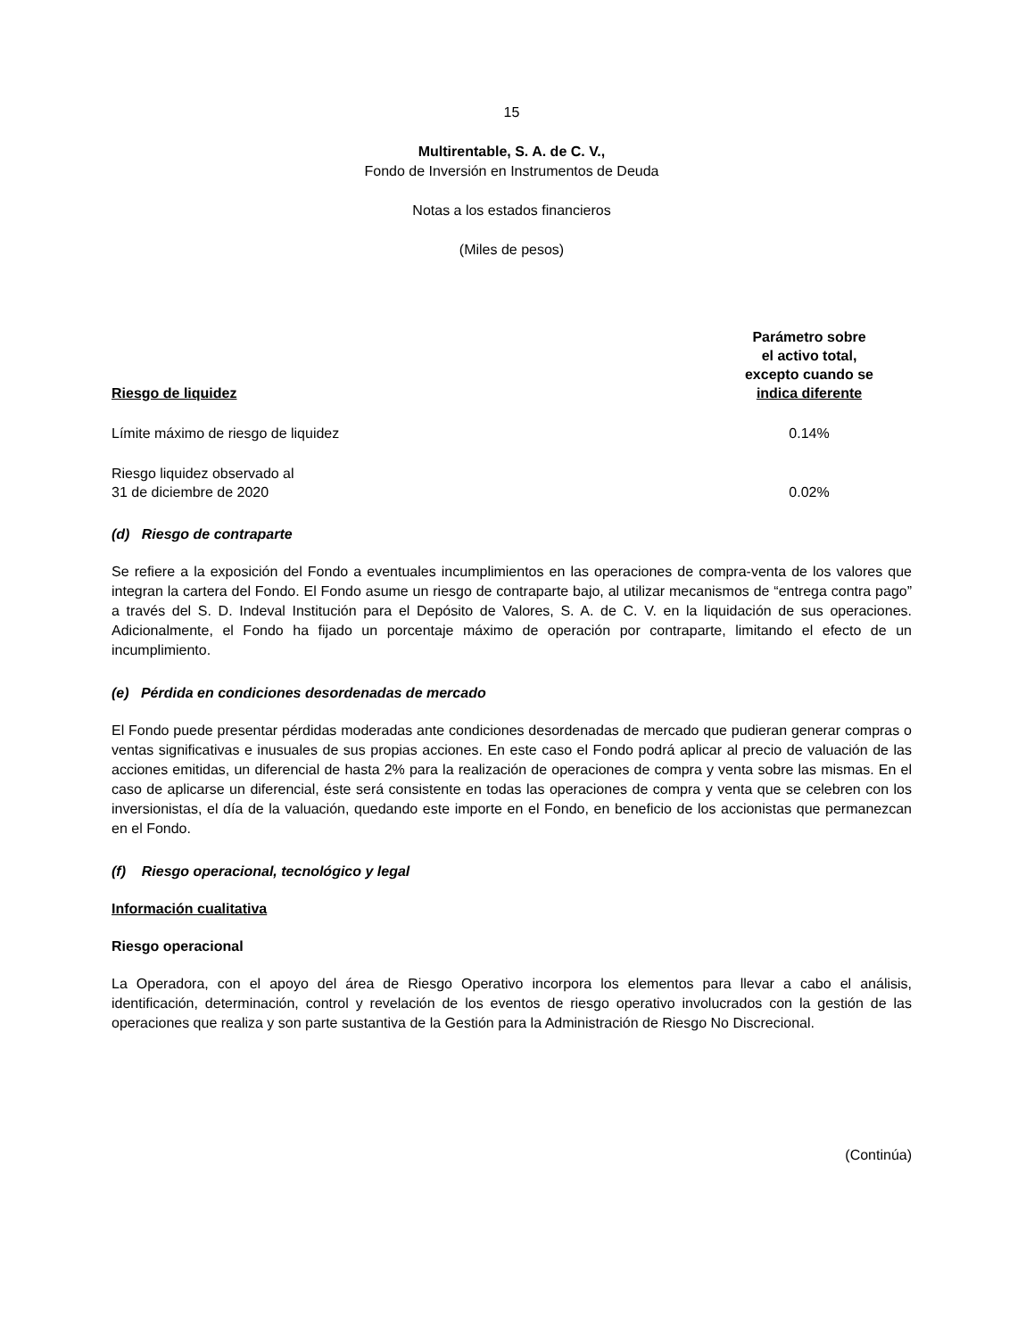15
Multirentable, S. A. de C. V.,
Fondo de Inversión en Instrumentos de Deuda
Notas a los estados financieros
(Miles de pesos)
| Riesgo de liquidez | Parámetro sobre el activo total, excepto cuando se indica diferente |
| --- | --- |
| Límite máximo de riesgo de liquidez | 0.14% |
| Riesgo liquidez observado al 31 de diciembre de 2020 | 0.02% |
(d) Riesgo de contraparte
Se refiere a la exposición del Fondo a eventuales incumplimientos en las operaciones de compra-venta de los valores que integran la cartera del Fondo. El Fondo asume un riesgo de contraparte bajo, al utilizar mecanismos de “entrega contra pago” a través del S. D. Indeval Institución para el Depósito de Valores, S. A. de C. V. en la liquidación de sus operaciones. Adicionalmente, el Fondo ha fijado un porcentaje máximo de operación por contraparte, limitando el efecto de un incumplimiento.
(e) Pérdida en condiciones desordenadas de mercado
El Fondo puede presentar pérdidas moderadas ante condiciones desordenadas de mercado que pudieran generar compras o ventas significativas e inusuales de sus propias acciones. En este caso el Fondo podrá aplicar al precio de valuación de las acciones emitidas, un diferencial de hasta 2% para la realización de operaciones de compra y venta sobre las mismas. En el caso de aplicarse un diferencial, éste será consistente en todas las operaciones de compra y venta que se celebren con los inversionistas, el día de la valuación, quedando este importe en el Fondo, en beneficio de los accionistas que permanezcan en el Fondo.
(f) Riesgo operacional, tecnológico y legal
Información cualitativa
Riesgo operacional
La Operadora, con el apoyo del área de Riesgo Operativo incorpora los elementos para llevar a cabo el análisis, identificación, determinación, control y revelación de los eventos de riesgo operativo involucrados con la gestión de las operaciones que realiza y son parte sustantiva de la Gestión para la Administración de Riesgo No Discrecional.
(Continúa)